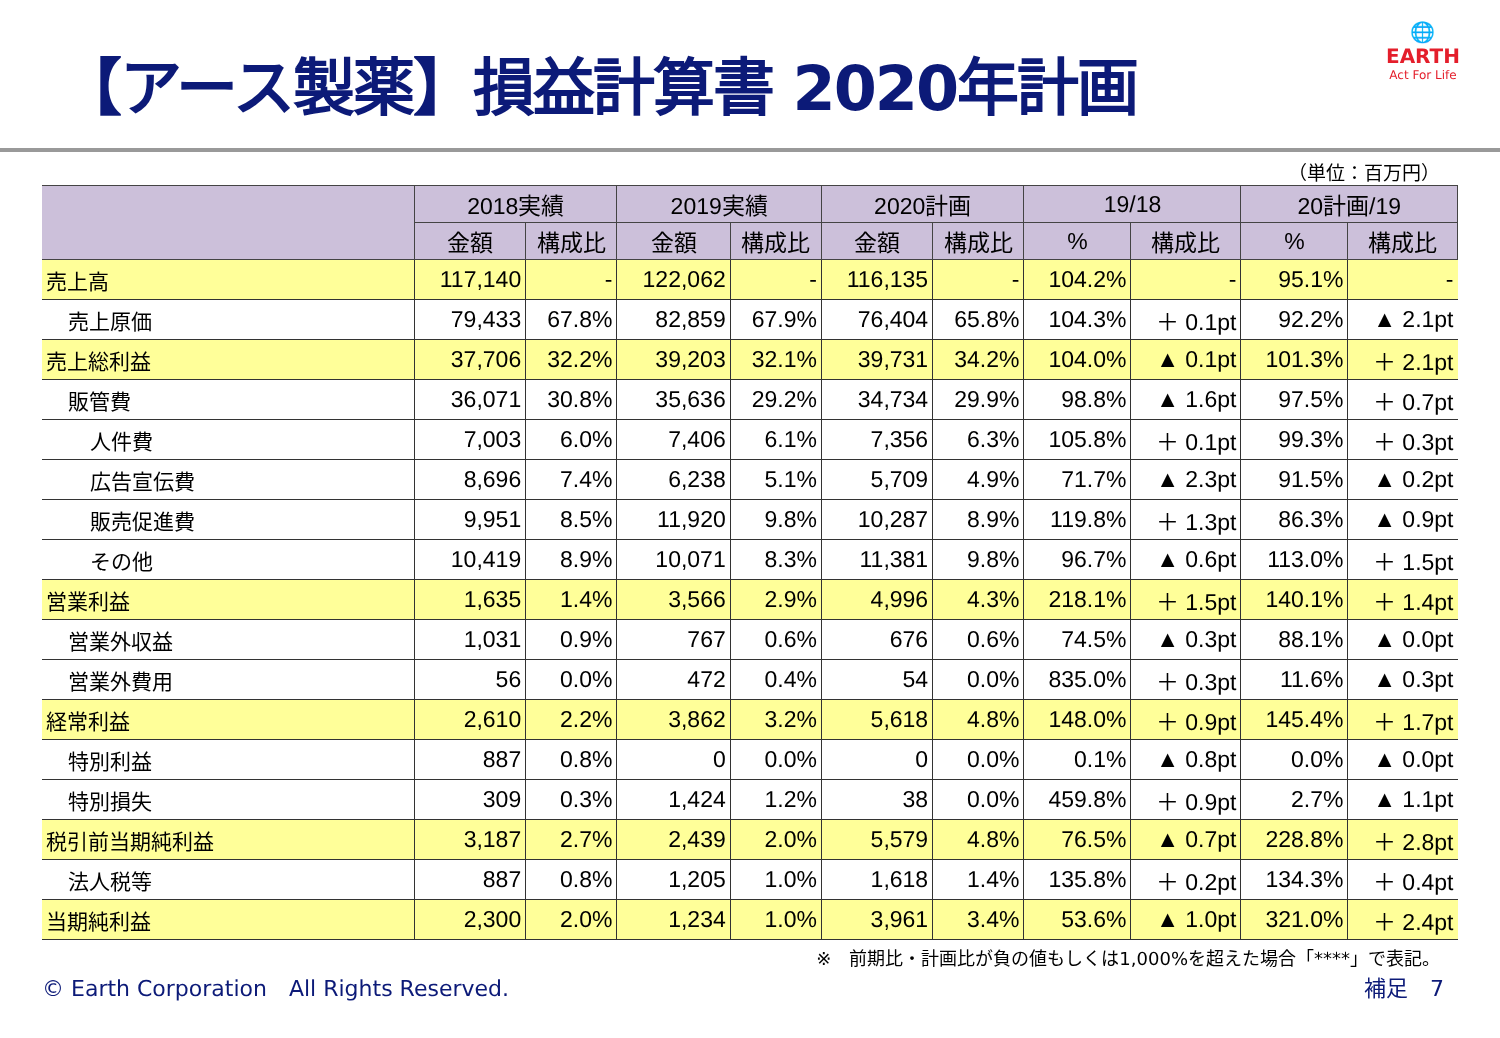【アース製薬】損益計算書 2020年計画
🌐
EARTH
Act For Life
（単位：百万円）
| | 2018実績 | | 2019実績 | | 2020計画 | | 19/18 | | 20計画/19 | |
| --- | --- | --- | --- | --- | --- | --- | --- | --- | --- | --- |
| | 金額 | 構成比 | 金額 | 構成比 | 金額 | 構成比 | % | 構成比 | % | 構成比 |
| 売上高 | 117,140 | - | 122,062 | - | 116,135 | - | 104.2% | - | 95.1% | - |
| 売上原価 | 79,433 | 67.8% | 82,859 | 67.9% | 76,404 | 65.8% | 104.3% | ＋ 0.1pt | 92.2% | ▲ 2.1pt |
| 売上総利益 | 37,706 | 32.2% | 39,203 | 32.1% | 39,731 | 34.2% | 104.0% | ▲ 0.1pt | 101.3% | ＋ 2.1pt |
| 販管費 | 36,071 | 30.8% | 35,636 | 29.2% | 34,734 | 29.9% | 98.8% | ▲ 1.6pt | 97.5% | ＋ 0.7pt |
| 人件費 | 7,003 | 6.0% | 7,406 | 6.1% | 7,356 | 6.3% | 105.8% | ＋ 0.1pt | 99.3% | ＋ 0.3pt |
| 広告宣伝費 | 8,696 | 7.4% | 6,238 | 5.1% | 5,709 | 4.9% | 71.7% | ▲ 2.3pt | 91.5% | ▲ 0.2pt |
| 販売促進費 | 9,951 | 8.5% | 11,920 | 9.8% | 10,287 | 8.9% | 119.8% | ＋ 1.3pt | 86.3% | ▲ 0.9pt |
| その他 | 10,419 | 8.9% | 10,071 | 8.3% | 11,381 | 9.8% | 96.7% | ▲ 0.6pt | 113.0% | ＋ 1.5pt |
| 営業利益 | 1,635 | 1.4% | 3,566 | 2.9% | 4,996 | 4.3% | 218.1% | ＋ 1.5pt | 140.1% | ＋ 1.4pt |
| 営業外収益 | 1,031 | 0.9% | 767 | 0.6% | 676 | 0.6% | 74.5% | ▲ 0.3pt | 88.1% | ▲ 0.0pt |
| 営業外費用 | 56 | 0.0% | 472 | 0.4% | 54 | 0.0% | 835.0% | ＋ 0.3pt | 11.6% | ▲ 0.3pt |
| 経常利益 | 2,610 | 2.2% | 3,862 | 3.2% | 5,618 | 4.8% | 148.0% | ＋ 0.9pt | 145.4% | ＋ 1.7pt |
| 特別利益 | 887 | 0.8% | 0 | 0.0% | 0 | 0.0% | 0.1% | ▲ 0.8pt | 0.0% | ▲ 0.0pt |
| 特別損失 | 309 | 0.3% | 1,424 | 1.2% | 38 | 0.0% | 459.8% | ＋ 0.9pt | 2.7% | ▲ 1.1pt |
| 税引前当期純利益 | 3,187 | 2.7% | 2,439 | 2.0% | 5,579 | 4.8% | 76.5% | ▲ 0.7pt | 228.8% | ＋ 2.8pt |
| 法人税等 | 887 | 0.8% | 1,205 | 1.0% | 1,618 | 1.4% | 135.8% | ＋ 0.2pt | 134.3% | ＋ 0.4pt |
| 当期純利益 | 2,300 | 2.0% | 1,234 | 1.0% | 3,961 | 3.4% | 53.6% | ▲ 1.0pt | 321.0% | ＋ 2.4pt |
※　前期比・計画比が負の値もしくは1,000%を超えた場合「****」で表記。
© Earth Corporation　All Rights Reserved. 補足　7